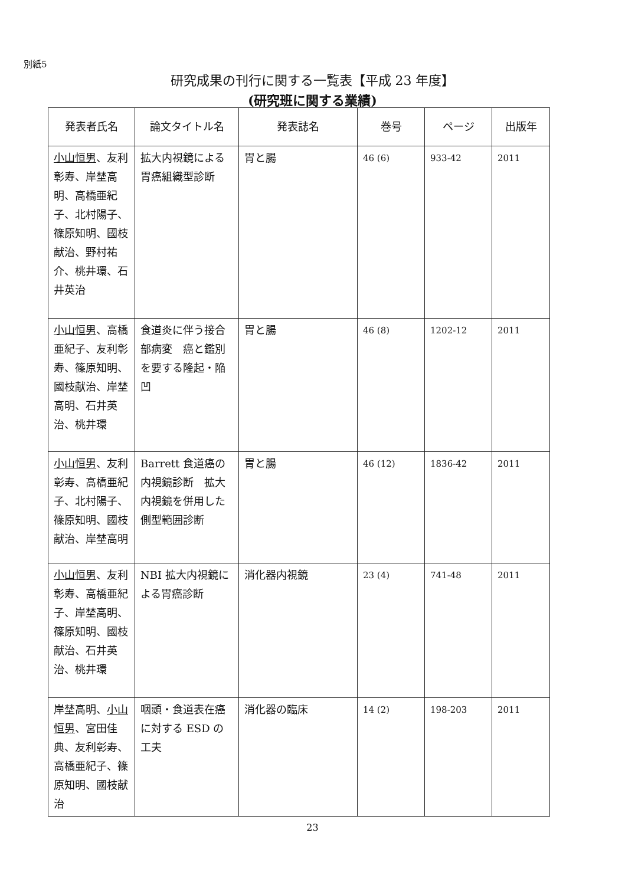別紙5
研究成果の刊行に関する一覧表【平成 23 年度】
(研究班に関する業績)
| 発表者氏名 | 論文タイトル名 | 発表誌名 | 巻号 | ページ | 出版年 |
| --- | --- | --- | --- | --- | --- |
| 小山恒男 、友利彰寿、岸埜高明、高橋亜紀子、北村陽子、篠原知明、國枝献治、野村祐介、桃井環、石井英治 | 拡大内視鏡による胃癌組織型診断 | 胃と腸 | 46 (6) | 933-42 | 2011 |
| 小山恒男 、高橋亜紀子、友利彰寿、篠原知明、國枝献治、岸埜高明、石井英治、桃井環 | 食道炎に伴う接合部病変 癌と鑑別を要する隆起・陥凹 | 胃と腸 | 46 (8) | 1202-12 | 2011 |
| 小山恒男 、友利彰寿、高橋亜紀子、北村陽子、篠原知明、國枝献治、岸埜高明 | Barrett 食道癌の内視鏡診断 拡大内視鏡を併用した側型範囲診断 | 胃と腸 | 46 (12) | 1836-42 | 2011 |
| 小山恒男 、友利彰寿、高橋亜紀子、岸埜高明、篠原知明、國枝献治、石井英治、桃井環 | NBI 拡大内視鏡による胃癌診断 | 消化器内視鏡 | 23 (4) | 741-48 | 2011 |
| 岸埜高明、 小山恒男 、宮田佳典、友利彰寿、高橋亜紀子、篠原知明、國枝献治 | 咽頭・食道表在癌に対する ESD の工夫 | 消化器の臨床 | 14 (2) | 198-203 | 2011 |
23